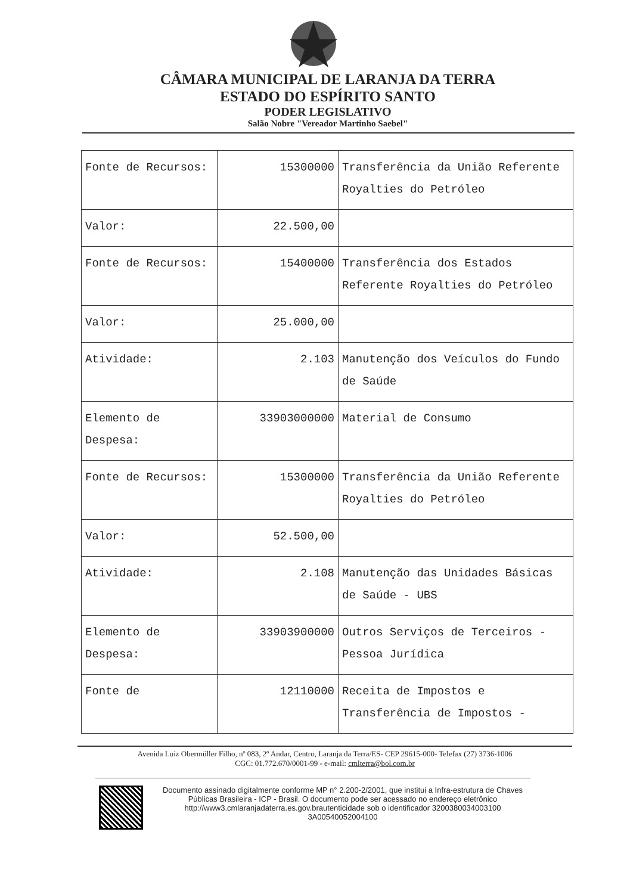CÂMARA MUNICIPAL DE LARANJA DA TERRA
ESTADO DO ESPÍRITO SANTO
PODER LEGISLATIVO
Salão Nobre "Vereador Martinho Saebel"
| Fonte de Recursos: | 15300000 | Transferência da União Referente Royalties do Petróleo |
| Valor: | 22.500,00 | |
| Fonte de Recursos: | 15400000 | Transferência dos Estados Referente Royalties do Petróleo |
| Valor: | 25.000,00 | |
| Atividade: | 2.103 | Manutenção dos Veículos do Fundo de Saúde |
| Elemento de Despesa: | 33903000000 | Material de Consumo |
| Fonte de Recursos: | 15300000 | Transferência da União Referente Royalties do Petróleo |
| Valor: | 52.500,00 | |
| Atividade: | 2.108 | Manutenção das Unidades Básicas de Saúde - UBS |
| Elemento de Despesa: | 33903900000 | Outros Serviços de Terceiros - Pessoa Jurídica |
| Fonte de | 12110000 | Receita de Impostos e Transferência de Impostos - |
Avenida Luiz Obermüller Filho, nº 083, 2º Andar, Centro, Laranja da Terra/ES- CEP 29615-000- Telefax (27) 3736-1006
CGC: 01.772.670/0001-99 - e-mail: cmlterra@bol.com.br
Documento assinado digitalmente conforme MP n° 2.200-2/2001, que institui a Infra-estrutura de Chaves Públicas Brasileira - ICP - Brasil. O documento pode ser acessado no endereço eletrônico http://www3.cmlaranjadaterra.es.gov.brautenticidade sob o identificador 3200380034003100 3A00540052004100